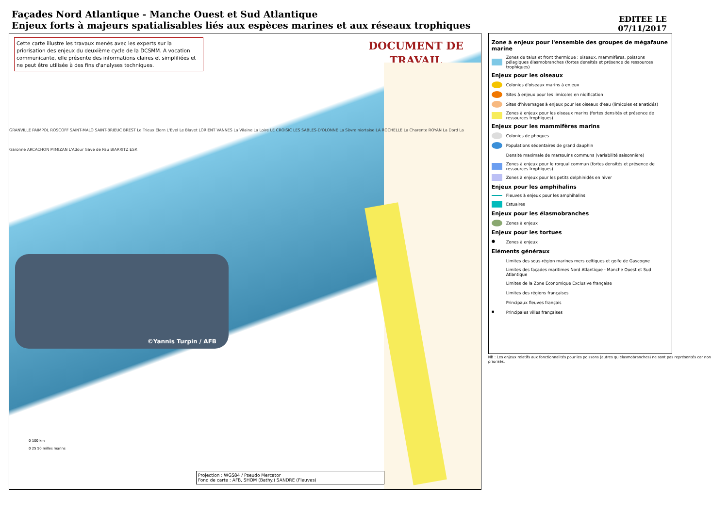Façades Nord Atlantique - Manche Ouest et Sud Atlantique
Enjeux forts à majeurs spatialisables liés aux espèces marines et aux réseaux trophiques
EDITEE LE
07/11/2017
Cette carte illustre les travaux menés avec les experts sur la priorisation des enjeux du deuxième cycle de la DCSMM. A vocation communicante, elle présente des informations claires et simplifiées et ne peut être utilisée à des fins d'analyses techniques.
DOCUMENT DE
TRAVAIL
GRANVILLE PAIMPOL ROSCOFF SAINT-MALO SAINT-BRIEUC BREST Le Trieux Elorn L'Evel Le Blavet LORIENT VANNES La Vilaine La Loire LE CROISIC LES SABLES-D'OLONNE La Sèvre niortaise LA ROCHELLE La Charente ROYAN La Dord La Garonne ARCACHON MIMIZAN L'Adour Gave de Pau BIARRITZ ESP.
©Yannis Turpin / AFB
0 100 km
0 25 50 milles marins
Projection : WGS84 / Pseudo Mercator
Fond de carte : AFB, SHOM (Bathy.) SANDRE (Fleuves)
Zone à enjeux pour l'ensemble des groupes de mégafaune marine
Zones de talus et front thermique : oiseaux, mammifères, poissons pélagiques élasmobranches (fortes densités et présence de ressources trophiques)
Enjeux pour les oiseaux
Colonies d'oiseaux marins à enjeux
Sites à enjeux pour les limicoles en nidification
Sites d'hivernages à enjeux pour les oiseaux d'eau (limicoles et anatidés)
Zones à enjeux pour les oiseaux marins (fortes densités et présence de ressources trophiques)
Enjeux pour les mammifères marins
Colonies de phoques
Populations sédentaires de grand dauphin
Densité maximale de marsouins communs (variabilité saisonnière)
Zones à enjeux pour le rorqual commun (fortes densités et présence de ressources trophiques)
Zones à enjeux pour les petits delphinidés en hiver
Enjeux pour les amphihalins
Fleuves à enjeux pour les amphihalins
Estuaires
Enjeux pour les élasmobranches
Zones à enjeux
Enjeux pour les tortues
● Zones à enjeux
Eléments généraux
Limites des sous-région marines mers celtiques et golfe de Gascogne
Limites des façades maritimes Nord Atlantique - Manche Ouest et Sud Atlantique
Limites de la Zone Economique Exclusive française
Limites des régions françaises
Principaux fleuves français
▪ Principales villes françaises
NB : Les enjeux relatifs aux fonctionnalités pour les poissons (autres qu'élasmobranches) ne sont pas représentés car non priorisés.